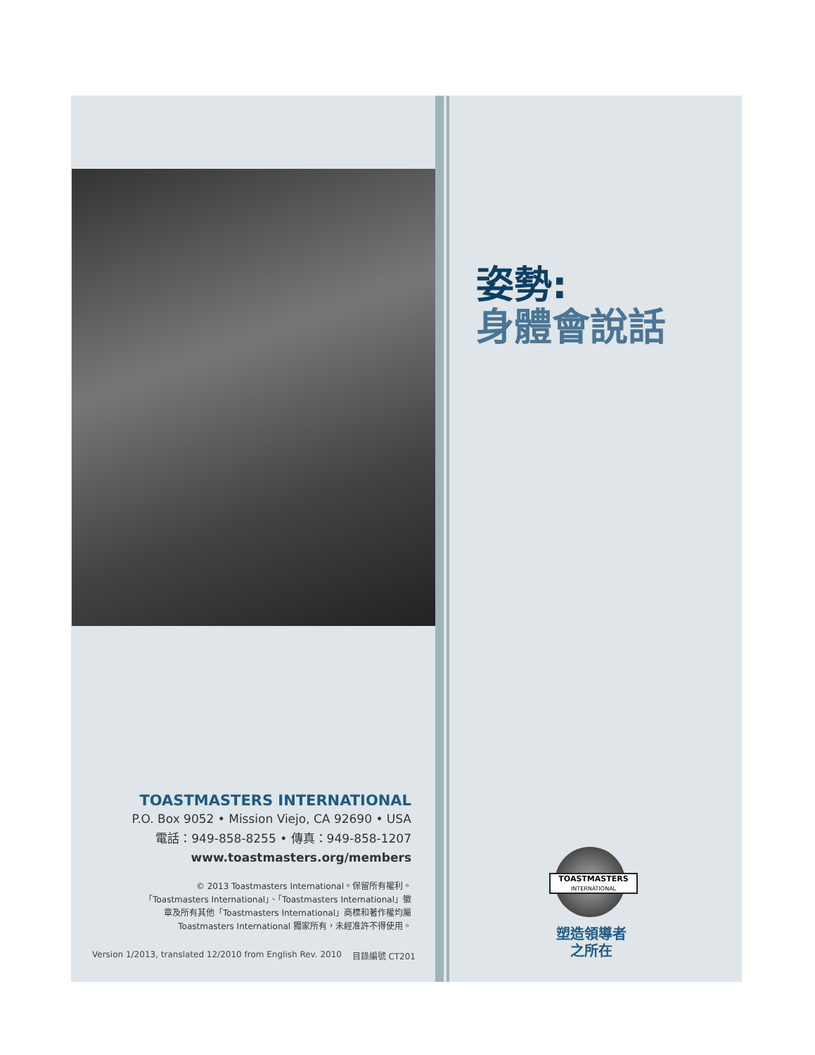TOASTMASTERS INTERNATIONAL
P.O. Box 9052 • Mission Viejo, CA 92690 • USA
電話：949-858-8255 • 傳真：949-858-1207
www.toastmasters.org/members
© 2013 Toastmasters International。保留所有權利。「Toastmasters International」、「Toastmasters International」徽章及所有其他「Toastmasters International」商標和著作權均屬 Toastmasters International 獨家所有，未經准許不得使用。
Version 1/2013, translated 12/2010 from English Rev. 2010 目錄編號 CT201
姿勢:
身體會說話
TOASTMASTERS
INTERNATIONAL
塑造領導者
之所在